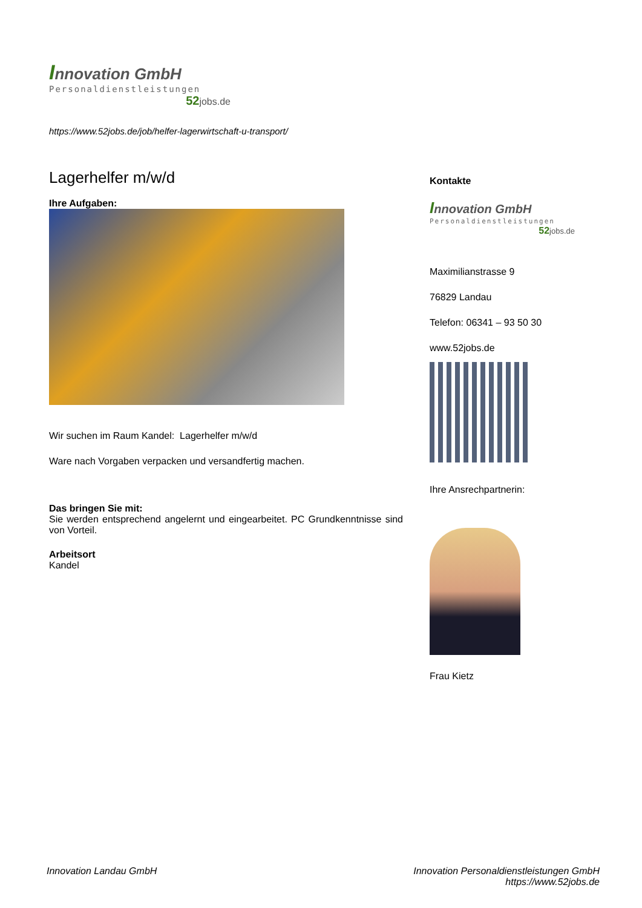Innovation GmbH
Personaldienstleistungen
52jobs.de
https://www.52jobs.de/job/helfer-lagerwirtschaft-u-transport/
Lagerhelfer m/w/d
Ihre Aufgaben:
Wir suchen im Raum Kandel: Lagerhelfer m/w/d
Ware nach Vorgaben verpacken und versandfertig machen.
Das bringen Sie mit:
Sie werden entsprechend angelernt und eingearbeitet. PC Grundkenntnisse sind von Vorteil.
Arbeitsort
Kandel
Kontakte
Innovation GmbH
Personaldienstleistungen
52jobs.de
Maximilianstrasse 9
76829 Landau
Telefon: 06341 – 93 50 30
www.52jobs.de
Ihre Ansrechpartnerin:
Frau Kietz
Innovation Landau GmbH Innovation Personaldienstleistungen GmbH
https://www.52jobs.de